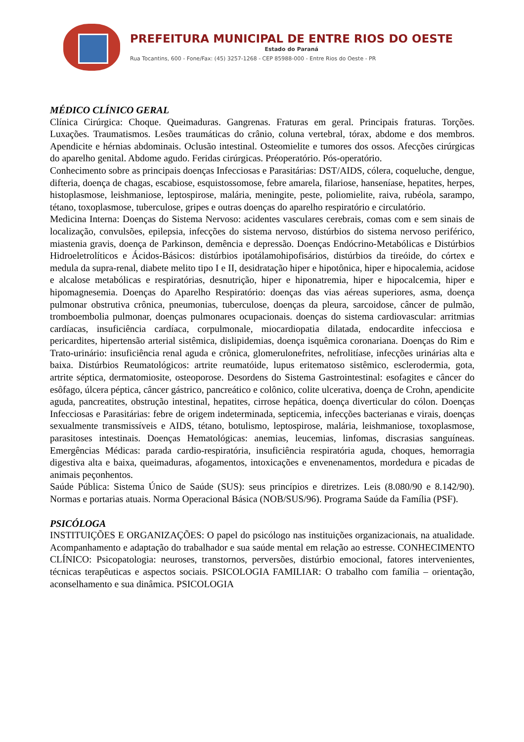PREFEITURA MUNICIPAL DE ENTRE RIOS DO OESTE
Estado do Paraná
Rua Tocantins, 600 - Fone/Fax: (45) 3257-1268 - CEP 85988-000 - Entre Rios do Oeste - PR
MÉDICO CLÍNICO GERAL
Clínica Cirúrgica: Choque. Queimaduras. Gangrenas. Fraturas em geral. Principais fraturas. Torções. Luxações. Traumatismos. Lesões traumáticas do crânio, coluna vertebral, tórax, abdome e dos membros. Apendicite e hérnias abdominais. Oclusão intestinal. Osteomielite e tumores dos ossos. Afecções cirúrgicas do aparelho genital. Abdome agudo. Feridas cirúrgicas. Préoperatório. Pós-operatório.
Conhecimento sobre as principais doenças Infecciosas e Parasitárias: DST/AIDS, cólera, coqueluche, dengue, difteria, doença de chagas, escabiose, esquistossomose, febre amarela, filariose, hanseníase, hepatites, herpes, histoplasmose, leishmaniose, leptospirose, malária, meningite, peste, poliomielite, raiva, rubéola, sarampo, tétano, toxoplasmose, tuberculose, gripes e outras doenças do aparelho respiratório e circulatório.
Medicina Interna: Doenças do Sistema Nervoso: acidentes vasculares cerebrais, comas com e sem sinais de localização, convulsões, epilepsia, infecções do sistema nervoso, distúrbios do sistema nervoso periférico, miastenia gravis, doença de Parkinson, demência e depressão. Doenças Endócrino-Metabólicas e Distúrbios Hidroeletrolíticos e Ácidos-Básicos: distúrbios ipotálamohipofisários, distúrbios da tireóide, do córtex e medula da supra-renal, diabete melito tipo I e II, desidratação hiper e hipotônica, hiper e hipocalemia, acidose e alcalose metabólicas e respiratórias, desnutrição, hiper e hiponatremia, hiper e hipocalcemia, hiper e hipomagnesemia. Doenças do Aparelho Respiratório: doenças das vias aéreas superiores, asma, doença pulmonar obstrutiva crônica, pneumonias, tuberculose, doenças da pleura, sarcoidose, câncer de pulmão, tromboembolia pulmonar, doenças pulmonares ocupacionais. doenças do sistema cardiovascular: arritmias cardíacas, insuficiência cardíaca, corpulmonale, miocardiopatia dilatada, endocardite infecciosa e pericardites, hipertensão arterial sistêmica, dislipidemias, doença isquêmica coronariana. Doenças do Rim e Trato-urinário: insuficiência renal aguda e crônica, glomerulonefrites, nefrolitíase, infecções urinárias alta e baixa. Distúrbios Reumatológicos: artrite reumatóide, lupus eritematoso sistêmico, esclerodermia, gota, artrite séptica, dermatomiosite, osteoporose. Desordens do Sistema Gastrointestinal: esofagites e câncer do esôfago, úlcera péptica, câncer gástrico, pancreático e colônico, colite ulcerativa, doença de Crohn, apendicite aguda, pancreatites, obstrução intestinal, hepatites, cirrose hepática, doença diverticular do cólon. Doenças Infecciosas e Parasitárias: febre de origem indeterminada, septicemia, infecções bacterianas e virais, doenças sexualmente transmissíveis e AIDS, tétano, botulismo, leptospirose, malária, leishmaniose, toxoplasmose, parasitoses intestinais. Doenças Hematológicas: anemias, leucemias, linfomas, discrasias sanguíneas. Emergências Médicas: parada cardio-respiratória, insuficiência respiratória aguda, choques, hemorragia digestiva alta e baixa, queimaduras, afogamentos, intoxicações e envenenamentos, mordedura e picadas de animais peçonhentos.
Saúde Pública: Sistema Único de Saúde (SUS): seus princípios e diretrizes. Leis (8.080/90 e 8.142/90). Normas e portarias atuais. Norma Operacional Básica (NOB/SUS/96). Programa Saúde da Família (PSF).
PSICÓLOGA
INSTITUIÇÕES E ORGANIZAÇÕES: O papel do psicólogo nas instituições organizacionais, na atualidade. Acompanhamento e adaptação do trabalhador e sua saúde mental em relação ao estresse. CONHECIMENTO CLÍNICO: Psicopatologia: neuroses, transtornos, perversões, distúrbio emocional, fatores intervenientes, técnicas terapêuticas e aspectos sociais. PSICOLOGIA FAMILIAR: O trabalho com família – orientação, aconselhamento e sua dinâmica. PSICOLOGIA